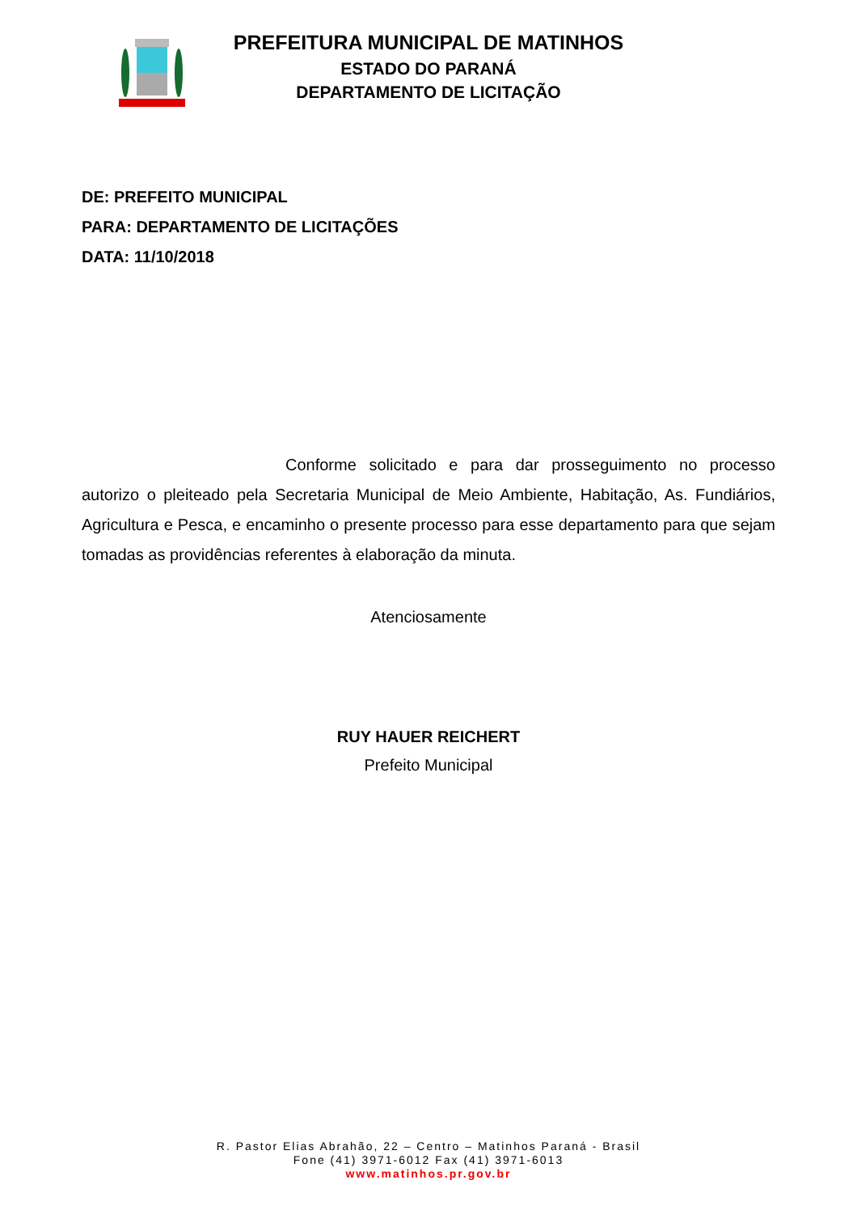PREFEITURA MUNICIPAL DE MATINHOS
ESTADO DO PARANÁ
DEPARTAMENTO DE LICITAÇÃO
DE: PREFEITO MUNICIPAL
PARA: DEPARTAMENTO DE LICITAÇÕES
DATA: 11/10/2018
Conforme solicitado e para dar prosseguimento no processo autorizo o pleiteado pela Secretaria Municipal de Meio Ambiente, Habitação, As. Fundiários, Agricultura e Pesca, e encaminho o presente processo para esse departamento para que sejam tomadas as providências referentes à elaboração da minuta.
Atenciosamente
RUY HAUER REICHERT
Prefeito Municipal
R. Pastor Elias Abrahão, 22 – Centro – Matinhos Paraná - Brasil
Fone (41) 3971-6012 Fax (41) 3971-6013
www.matinhos.pr.gov.br